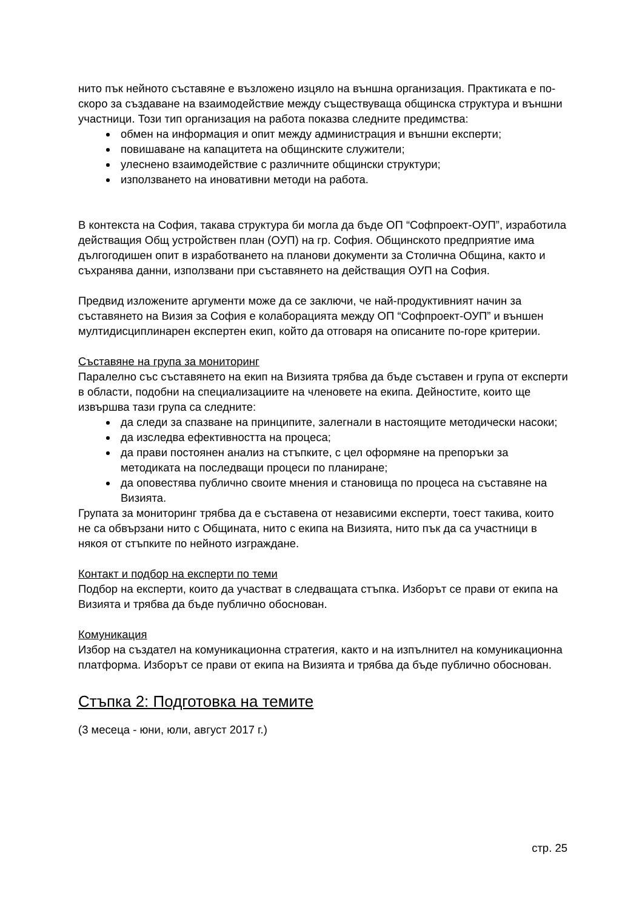нито пък нейното съставяне е възложено изцяло на външна организация. Практиката е по-скоро за създаване на взаимодействие между съществуваща общинска структура и външни участници. Този тип организация на работа показва следните предимства:
обмен на информация и опит между администрация и външни експерти;
повишаване на капацитета на общинските служители;
улеснено взаимодействие с различните общински структури;
използването на иновативни методи на работа.
В контекста на София, такава структура би могла да бъде ОП “Софпроект-ОУП”, изработила действащия Общ устройствен план (ОУП) на гр. София. Общинското предприятие има дългогодишен опит в изработването на планови документи за Столична Община, както и съхранява данни, използвани при съставянето на действащия ОУП на София.
Предвид изложените аргументи може да се заключи, че най-продуктивният начин за съставянето на Визия за София е колаборацията между ОП “Софпроект-ОУП” и външен мултидисциплинарен експертен екип, който да отговаря на описаните по-горе критерии.
Съставяне на група за мониторинг
Паралелно със съставянето на екип на Визията трябва да бъде съставен и група от експерти в области, подобни на специализациите на членовете на екипа. Дейностите, които ще извършва тази група са следните:
да следи за спазване на принципите, залегнали в настоящите методически насоки;
да изследва ефективността на процеса;
да прави постоянен анализ на стъпките, с цел оформяне на препоръки за методиката на последващи процеси по планиране;
да оповестява публично своите мнения и становища по процеса на съставяне на Визията.
Групата за мониторинг трябва да е съставена от независими експерти, тоест такива, които не са обвързани нито с Общината, нито с екипа на Визията, нито пък да са участници в някоя от стъпките по нейното изграждане.
Контакт и подбор на експерти по теми
Подбор на експерти, които да участват в следващата стъпка. Изборът се прави от екипа на Визията и трябва да бъде публично обоснован.
Комуникация
Избор на създател на комуникационна стратегия, както и на изпълнител на комуникационна платформа. Изборът се прави от екипа на Визията и трябва да бъде публично обоснован.
Стъпка 2: Подготовка на темите
(3 месеца - юни, юли, август 2017 г.)
стр. 25